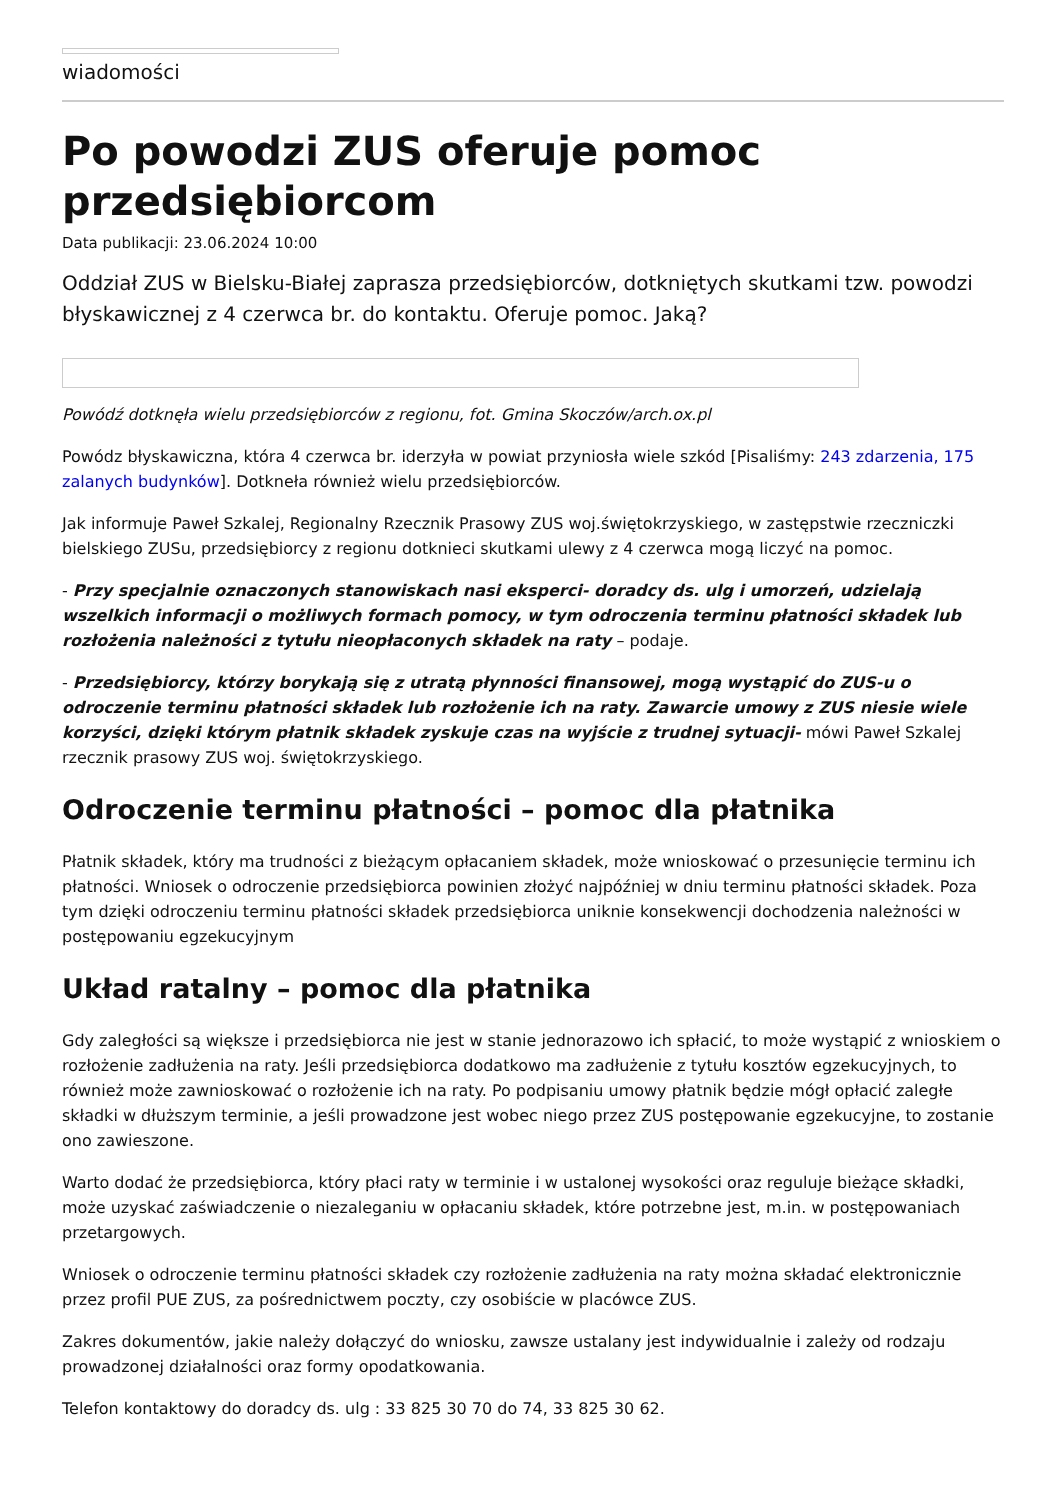wiadomości
Po powodzi ZUS oferuje pomoc przedsiębiorcom
Data publikacji: 23.06.2024 10:00
Oddział ZUS w Bielsku-Białej zaprasza przedsiębiorców, dotkniętych skutkami tzw. powodzi błyskawicznej z 4 czerwca br. do kontaktu. Oferuje pomoc. Jaką?
Powódź dotknęła wielu przedsiębiorców z regionu, fot. Gmina Skoczów/arch.ox.pl
Powódz błyskawiczna, która 4 czerwca br. iderzyła w powiat przyniosła wiele szkód [Pisaliśmy: 243 zdarzenia, 175 zalanych budynków]. Dotkneła również wielu przedsiębiorców.
Jak informuje Paweł Szkalej, Regionalny Rzecznik Prasowy ZUS woj.świętokrzyskiego, w zastępstwie rzeczniczki bielskiego ZUSu, przedsiębiorcy z regionu dotknieci skutkami ulewy z 4 czerwca mogą liczyć na pomoc.
- Przy specjalnie oznaczonych stanowiskach nasi eksperci- doradcy ds. ulg i umorzeń, udzielają wszelkich informacji o możliwych formach pomocy, w tym odroczenia terminu płatności składek lub rozłożenia należności z tytułu nieopłaconych składek na raty – podaje.
- Przedsiębiorcy, którzy borykają się z utratą płynności finansowej, mogą wystąpić do ZUS-u o odroczenie terminu płatności składek lub rozłożenie ich na raty. Zawarcie umowy z ZUS niesie wiele korzyści, dzięki którym płatnik składek zyskuje czas na wyjście z trudnej sytuacji- mówi Paweł Szkalej rzecznik prasowy ZUS woj. świętokrzyskiego.
Odroczenie terminu płatności – pomoc dla płatnika
Płatnik składek, który ma trudności z bieżącym opłacaniem składek, może wnioskować o przesunięcie terminu ich płatności. Wniosek o odroczenie przedsiębiorca powinien złożyć najpóźniej w dniu terminu płatności składek. Poza tym dzięki odroczeniu terminu płatności składek przedsiębiorca uniknie konsekwencji dochodzenia należności w postępowaniu egzekucyjnym
Układ ratalny – pomoc dla płatnika
Gdy zaległości są większe i przedsiębiorca nie jest w stanie jednorazowo ich spłacić, to może wystąpić z wnioskiem o rozłożenie zadłużenia na raty. Jeśli przedsiębiorca dodatkowo ma zadłużenie z tytułu kosztów egzekucyjnych, to również może zawnioskować o rozłożenie ich na raty. Po podpisaniu umowy płatnik będzie mógł opłacić zaległe składki w dłuższym terminie, a jeśli prowadzone jest wobec niego przez ZUS postępowanie egzekucyjne, to zostanie ono zawieszone.
Warto dodać że przedsiębiorca, który płaci raty w terminie i w ustalonej wysokości oraz reguluje bieżące składki, może uzyskać zaświadczenie o niezaleganiu w opłacaniu składek, które potrzebne jest, m.in. w postępowaniach przetargowych.
Wniosek o odroczenie terminu płatności składek czy rozłożenie zadłużenia na raty można składać elektronicznie przez profil PUE ZUS, za pośrednictwem poczty, czy osobiście w placówce ZUS.
Zakres dokumentów, jakie należy dołączyć do wniosku, zawsze ustalany jest indywidualnie i zależy od rodzaju prowadzonej działalności oraz formy opodatkowania.
Telefon kontaktowy do doradcy ds. ulg : 33 825 30 70 do 74, 33 825 30 62.